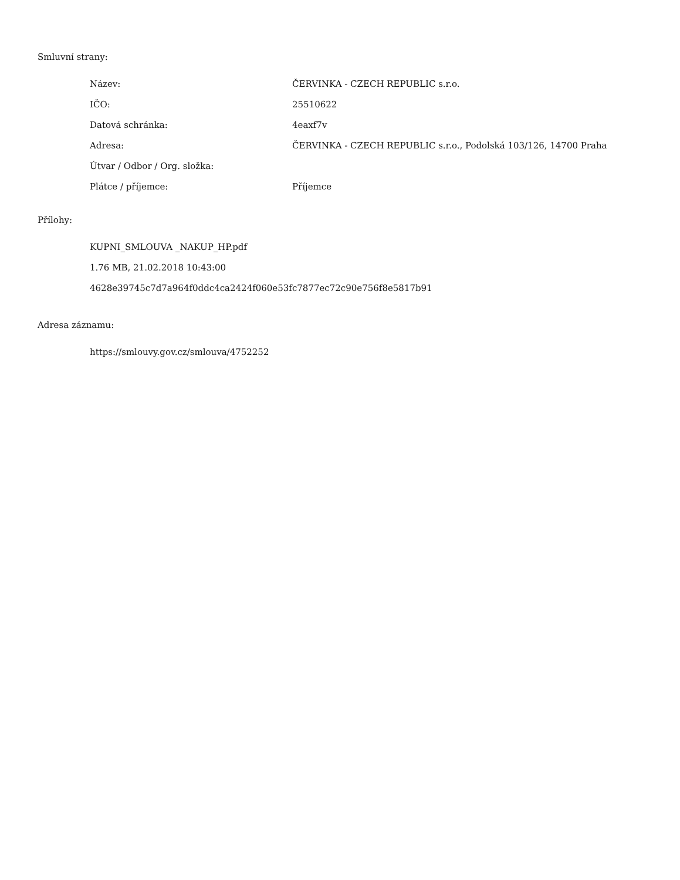Smluvní strany:
| Název: | ČERVINKA - CZECH REPUBLIC s.r.o. |
| IČO: | 25510622 |
| Datová schránka: | 4eaxf7v |
| Adresa: | ČERVINKA - CZECH REPUBLIC s.r.o., Podolská 103/126, 14700 Praha |
| Útvar / Odbor / Org. složka: | |
| Plátce / příjemce: | Příjemce |
Přílohy:
KUPNI_SMLOUVA _NAKUP_HP.pdf
1.76 MB, 21.02.2018 10:43:00
4628e39745c7d7a964f0ddc4ca2424f060e53fc7877ec72c90e756f8e5817b91
Adresa záznamu:
https://smlouvy.gov.cz/smlouva/4752252